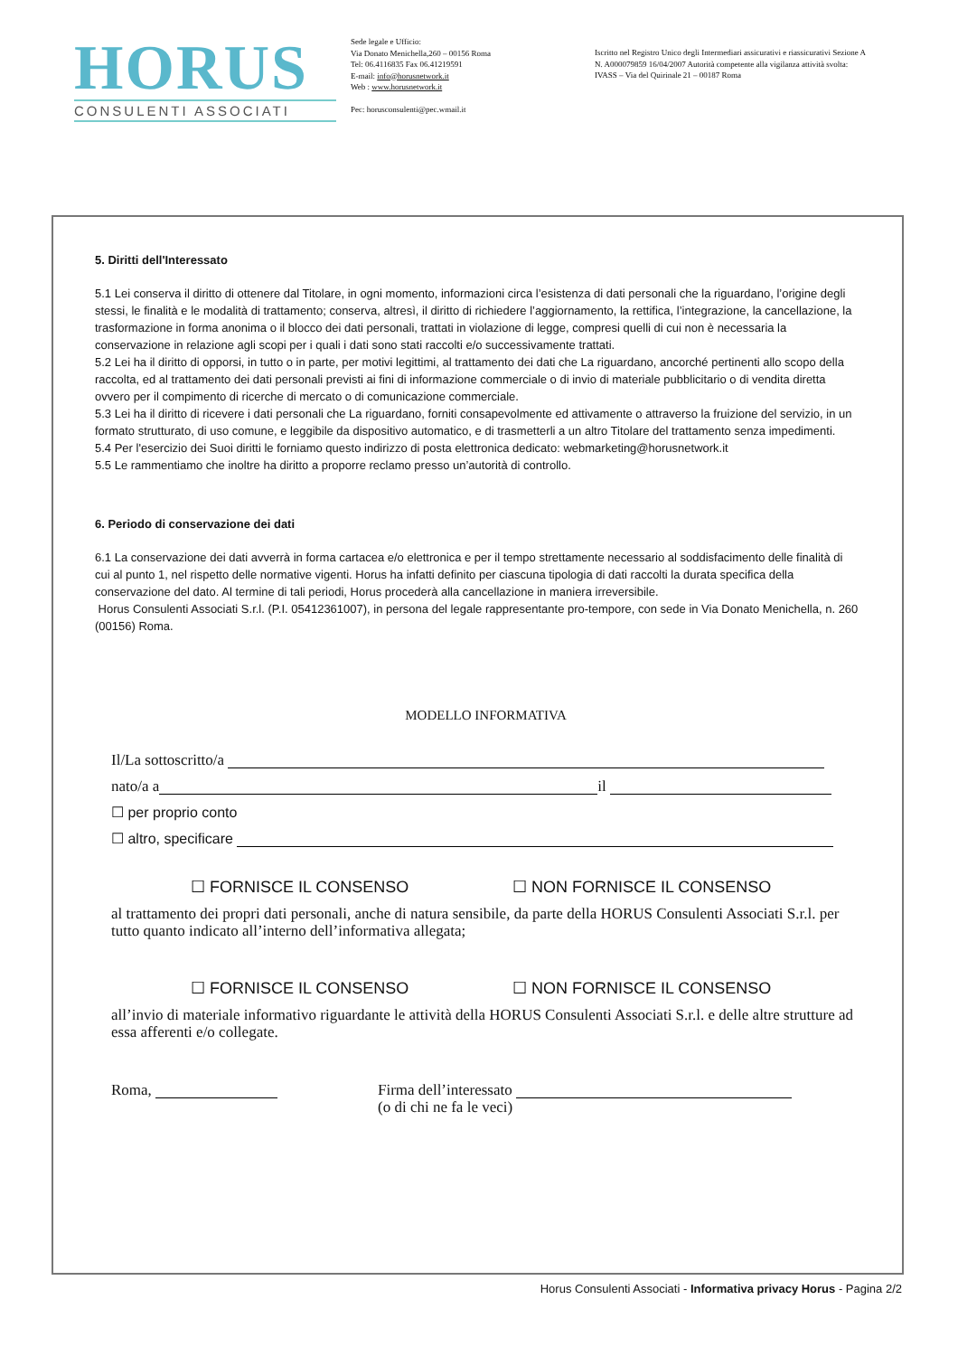HORUS
CONSULENTI ASSOCIATI
Sede legale e Ufficio:
Via Donato Menichella,260 – 00156 Roma
Tel: 06.4116835 Fax 06.41219591
E-mail: info@horusnetwork.it
Web : www.horusnetwork.it
Pec: horusconsulenti@pec.wmail.it
Iscritto nel Registro Unico degli Intermediari assicurativi e riassicurativi Sezione A
N. A000079859 16/04/2007 Autorità competente alla vigilanza attività svolta:
IVASS – Via del Quirinale 21 – 00187 Roma
5. Diritti dell'Interessato
5.1 Lei conserva il diritto di ottenere dal Titolare, in ogni momento, informazioni circa l’esistenza di dati personali che la riguardano, l’origine degli stessi, le finalità e le modalità di trattamento; conserva, altresì, il diritto di richiedere l’aggiornamento, la rettifica, l’integrazione, la cancellazione, la trasformazione in forma anonima o il blocco dei dati personali, trattati in violazione di legge, compresi quelli di cui non è necessaria la conservazione in relazione agli scopi per i quali i dati sono stati raccolti e/o successivamente trattati.
5.2 Lei ha il diritto di opporsi, in tutto o in parte, per motivi legittimi, al trattamento dei dati che La riguardano, ancorché pertinenti allo scopo della raccolta, ed al trattamento dei dati personali previsti ai fini di informazione commerciale o di invio di materiale pubblicitario o di vendita diretta ovvero per il compimento di ricerche di mercato o di comunicazione commerciale.
5.3 Lei ha il diritto di ricevere i dati personali che La riguardano, forniti consapevolmente ed attivamente o attraverso la fruizione del servizio, in un formato strutturato, di uso comune, e leggibile da dispositivo automatico, e di trasmetterli a un altro Titolare del trattamento senza impedimenti.
5.4 Per l'esercizio dei Suoi diritti le forniamo questo indirizzo di posta elettronica dedicato: webmarketing@horusnetwork.it
5.5 Le rammentiamo che inoltre ha diritto a proporre reclamo presso un’autorità di controllo.
6. Periodo di conservazione dei dati
6.1 La conservazione dei dati avverrà in forma cartacea e/o elettronica e per il tempo strettamente necessario al soddisfacimento delle finalità di cui al punto 1, nel rispetto delle normative vigenti. Horus ha infatti definito per ciascuna tipologia di dati raccolti la durata specifica della conservazione del dato. Al termine di tali periodi, Horus procederà alla cancellazione in maniera irreversibile.
Horus Consulenti Associati S.r.l. (P.I. 05412361007), in persona del legale rappresentante pro-tempore, con sede in Via Donato Menichella, n. 260 (00156) Roma.
MODELLO INFORMATIVA
Il/La sottoscritto/a
nato/a a il
☐ per proprio conto
☐ altro, specificare
☐ FORNISCE IL CONSENSO ☐ NON FORNISCE IL CONSENSO
al trattamento dei propri dati personali, anche di natura sensibile, da parte della HORUS Consulenti Associati S.r.l. per tutto quanto indicato all’interno dell’informativa allegata;
☐ FORNISCE IL CONSENSO ☐ NON FORNISCE IL CONSENSO
all’invio di materiale informativo riguardante le attività della HORUS Consulenti Associati S.r.l. e delle altre strutture ad essa afferenti e/o collegate.
Roma, Firma dell’interessato
(o di chi ne fa le veci)
Horus Consulenti Associati - Informativa privacy Horus - Pagina 2/2